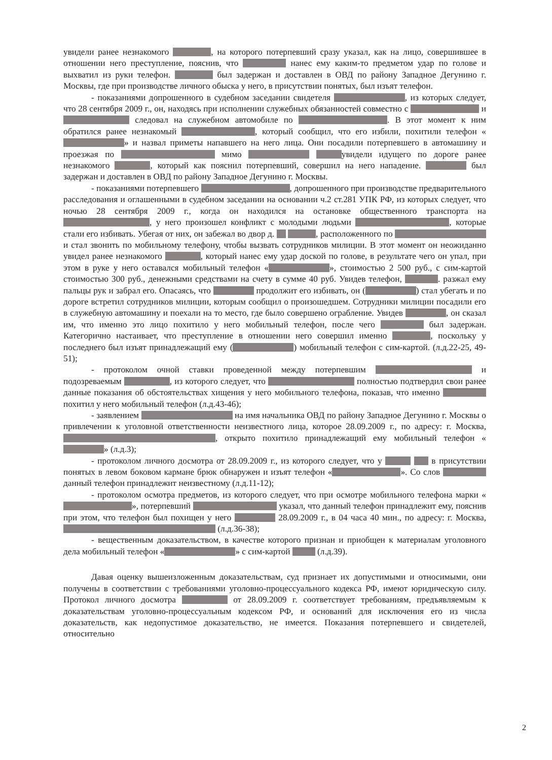увидели ранее незнакомого , на которого потерпевший сразу указал, как на лицо, совершившее в отношении него преступление, пояснив, что нанес ему каким-то предметом удар по голове и выхватил из руки телефон. был задержан и доставлен в ОВД по району Западное Дегунино г. Москвы, где при производстве личного обыска у него, в присутствии понятых, был изъят телефон.
- показаниями допрошенного в судебном заседании свидетеля , из которых следует, что 28 сентября 2009 г., он, находясь при исполнении служебных обязанностей совместно с и следовал на служебном автомобиле по . В этот момент к ним обратился ранее незнакомый , который сообщил, что его избили, похитили телефон « » и назвал приметы напавшего на него лица. Они посадили потерпевшего в автомашину и проезжая по мимо увидели идущего по дороге ранее незнакомого , который как пояснил потерпевший, совершил на него нападение. был задержан и доставлен в ОВД по району Западное Дегунино г. Москвы.
- показаниями потерпевшего , допрошенного при производстве предварительного расследования и оглашенными в судебном заседании на основании ч.2 ст.281 УПК РФ, из которых следует, что ночью 28 сентября 2009 г., когда он находился на остановке общественного транспорта на , у него произошел конфликт с молодыми людьми , которые стали его избивать. Убегая от них, он забежал во двор д. , расположенного по и стал звонить по мобильному телефону, чтобы вызвать сотрудников милиции. В этот момент он неожиданно увидел ранее незнакомого , который нанес ему удар доской по голове, в результате чего он упал, при этом в руке у него оставался мобильный телефон « », стоимостью 2 500 руб., с сим-картой стоимостью 300 руб., денежными средствами на счету в сумме 40 руб. Увидев телефон, . разжал ему пальцы рук и забрал его. Опасаясь, что продолжит его избивать, он ( ) стал убегать и по дороге встретил сотрудников милиции, которым сообщил о произошедшем. Сотрудники милиции посадили его в служебную автомашину и поехали на то место, где было совершено ограбление. Увидев , он сказал им, что именно это лицо похитило у него мобильный телефон, после чего был задержан. Категорично настаивает, что преступление в отношении него совершил именно , поскольку у последнего был изъят принадлежащий ему ( ) мобильный телефон с сим-картой. (л.д.22-25, 49-51);
- протоколом очной ставки проведенной между потерпевшим и подозреваемым , из которого следует, что полностью подтвердил свои ранее данные показания об обстоятельствах хищения у него мобильного телефона, показав, что именно похитил у него мобильный телефон (л.д.43-46);
- заявлением на имя начальника ОВД по району Западное Дегунино г. Москвы о привлечении к уголовной ответственности неизвестного лица, которое 28.09.2009 г., по адресу: г. Москва, , открыто похитило принадлежащий ему мобильный телефон « » (л.д.3);
- протоколом личного досмотра от 28.09.2009 г., из которого следует, что у в присутствии понятых в левом боковом кармане брюк обнаружен и изъят телефон « ». Со слов данный телефон принадлежит неизвестному (л.д.11-12);
- протоколом осмотра предметов, из которого следует, что при осмотре мобильного телефона марки « », потерпевший указал, что данный телефон принадлежит ему, пояснив при этом, что телефон был похищен у него 28.09.2009 г., в 04 часа 40 мин., по адресу: г. Москва, (л.д.36-38);
- вещественным доказательством, в качестве которого признан и приобщен к материалам уголовного дела мобильный телефон « » с сим-картой (л.д.39).
Давая оценку вышеизложенным доказательствам, суд признает их допустимыми и относимыми, они получены в соответствии с требованиями уголовно-процессуального кодекса РФ, имеют юридическую силу. Протокол личного досмотра от 28.09.2009 г. соответствует требованиям, предъявляемым к доказательствам уголовно-процессуальным кодексом РФ, и оснований для исключения его из числа доказательств, как недопустимое доказательство, не имеется. Показания потерпевшего и свидетелей, относительно
2